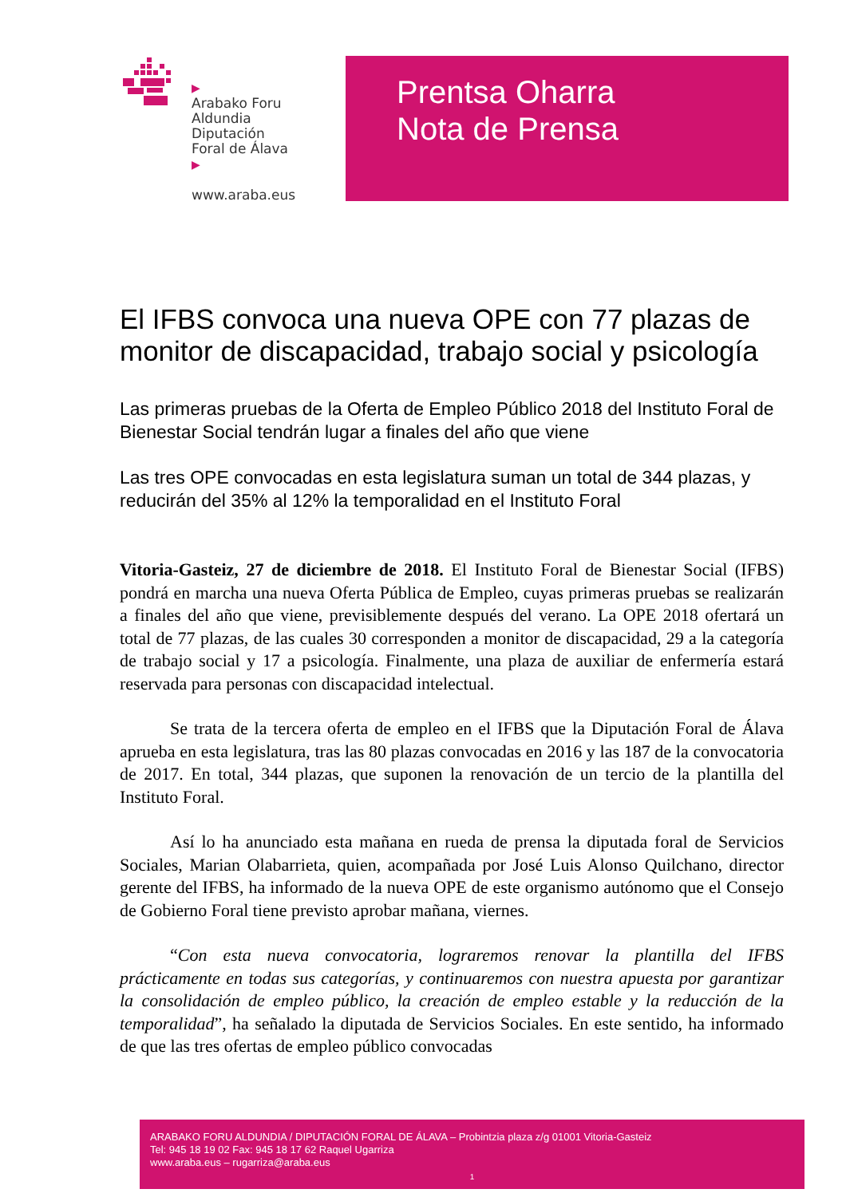▶
Arabako Foru
Aldundia
Diputación
Foral de Álava
▶
www.araba.eus
Prentsa Oharra
Nota de Prensa
El IFBS convoca una nueva OPE con 77 plazas de monitor de discapacidad, trabajo social y psicología
Las primeras pruebas de la Oferta de Empleo Público 2018 del Instituto Foral de Bienestar Social tendrán lugar a finales del año que viene
Las tres OPE convocadas en esta legislatura suman un total de 344 plazas, y reducirán del 35% al 12% la temporalidad en el Instituto Foral
Vitoria-Gasteiz, 27 de diciembre de 2018. El Instituto Foral de Bienestar Social (IFBS) pondrá en marcha una nueva Oferta Pública de Empleo, cuyas primeras pruebas se realizarán a finales del año que viene, previsiblemente después del verano. La OPE 2018 ofertará un total de 77 plazas, de las cuales 30 corresponden a monitor de discapacidad, 29 a la categoría de trabajo social y 17 a psicología. Finalmente, una plaza de auxiliar de enfermería estará reservada para personas con discapacidad intelectual.
Se trata de la tercera oferta de empleo en el IFBS que la Diputación Foral de Álava aprueba en esta legislatura, tras las 80 plazas convocadas en 2016 y las 187 de la convocatoria de 2017. En total, 344 plazas, que suponen la renovación de un tercio de la plantilla del Instituto Foral.
Así lo ha anunciado esta mañana en rueda de prensa la diputada foral de Servicios Sociales, Marian Olabarrieta, quien, acompañada por José Luis Alonso Quilchano, director gerente del IFBS, ha informado de la nueva OPE de este organismo autónomo que el Consejo de Gobierno Foral tiene previsto aprobar mañana, viernes.
“Con esta nueva convocatoria, lograremos renovar la plantilla del IFBS prácticamente en todas sus categorías, y continuaremos con nuestra apuesta por garantizar la consolidación de empleo público, la creación de empleo estable y la reducción de la temporalidad”, ha señalado la diputada de Servicios Sociales. En este sentido, ha informado de que las tres ofertas de empleo público convocadas
ARABAKO FORU ALDUNDIA / DIPUTACIÓN FORAL DE ÁLAVA – Probintzia plaza z/g 01001 Vitoria-Gasteiz
Tel: 945 18 19 02 Fax: 945 18 17 62 Raquel Ugarriza
www.araba.eus – rugarriza@araba.eus
1